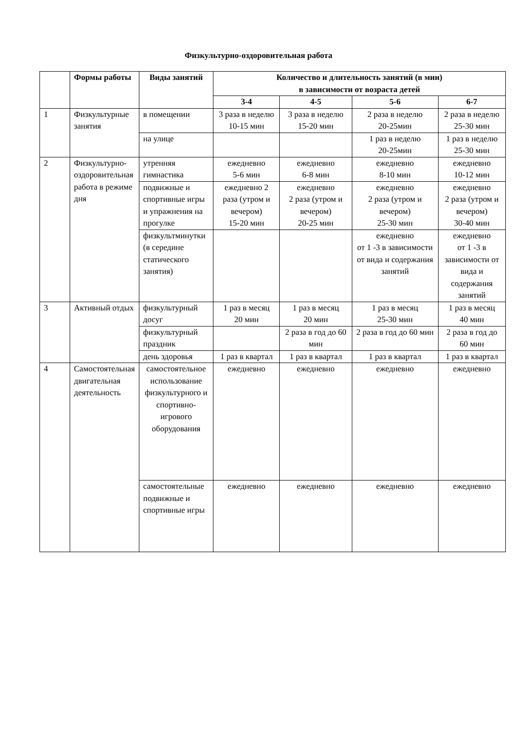Физкультурно-оздоровительная работа
| | Формы работы | Виды занятий | Количество и длительность занятий (в мин) в зависимости от возраста детей | | | |
| --- | --- | --- | --- | --- | --- | --- |
| | | | 3-4 | 4-5 | 5-6 | 6-7 |
| 1 | Физкультурные занятия | в помещении | 3 раза в неделю 10-15 мин | 3 раза в неделю 15-20 мин | 2 раза в неделю 20-25мин | 2 раза в неделю 25-30 мин |
| | | на улице | | | 1 раз в неделю 20-25мин | 1 раз в неделю 25-30 мин |
| 2 | Физкультурно-оздоровительная работа в режиме дня | утренняя гимнастика | ежедневно 5-6 мин | ежедневно 6-8 мин | ежедневно 8-10 мин | ежедневно 10-12 мин |
| | | подвижные и спортивные игры и упражнения на прогулке | ежедневно 2 раза (утром и вечером) 15-20 мин | ежедневно 2 раза (утром и вечером) 20-25 мин | ежедневно 2 раза (утром и вечером) 25-30 мин | ежедневно 2 раза (утром и вечером) 30-40 мин |
| | | физкультминутки (в середине статического занятия) | | | ежедневно от 1 -3 в зависимости от вида и содержания занятий | ежедневно от 1 -3 в зависимости от вида и содержания занятий |
| 3 | Активный отдых | физкультурный досуг | 1 раз в месяц 20 мин | 1 раз в месяц 20 мин | 1 раз в месяц 25-30 мин | 1 раз в месяц 40 мин |
| | | физкультурный праздник | | 2 раза в год до 60 мин | 2 раза в год до 60 мин | 2 раза в год до 60 мин |
| | | день здоровья | 1 раз в квартал | 1 раз в квартал | 1 раз в квартал | 1 раз в квартал |
| 4 | Самостоятельная двигательная деятельность | самостоятельное использование физкультурного и спортивно-игрового оборудования | ежедневно | ежедневно | ежедневно | ежедневно |
| | | самостоятельные подвижные и спортивные игры | ежедневно | ежедневно | ежедневно | ежедневно |